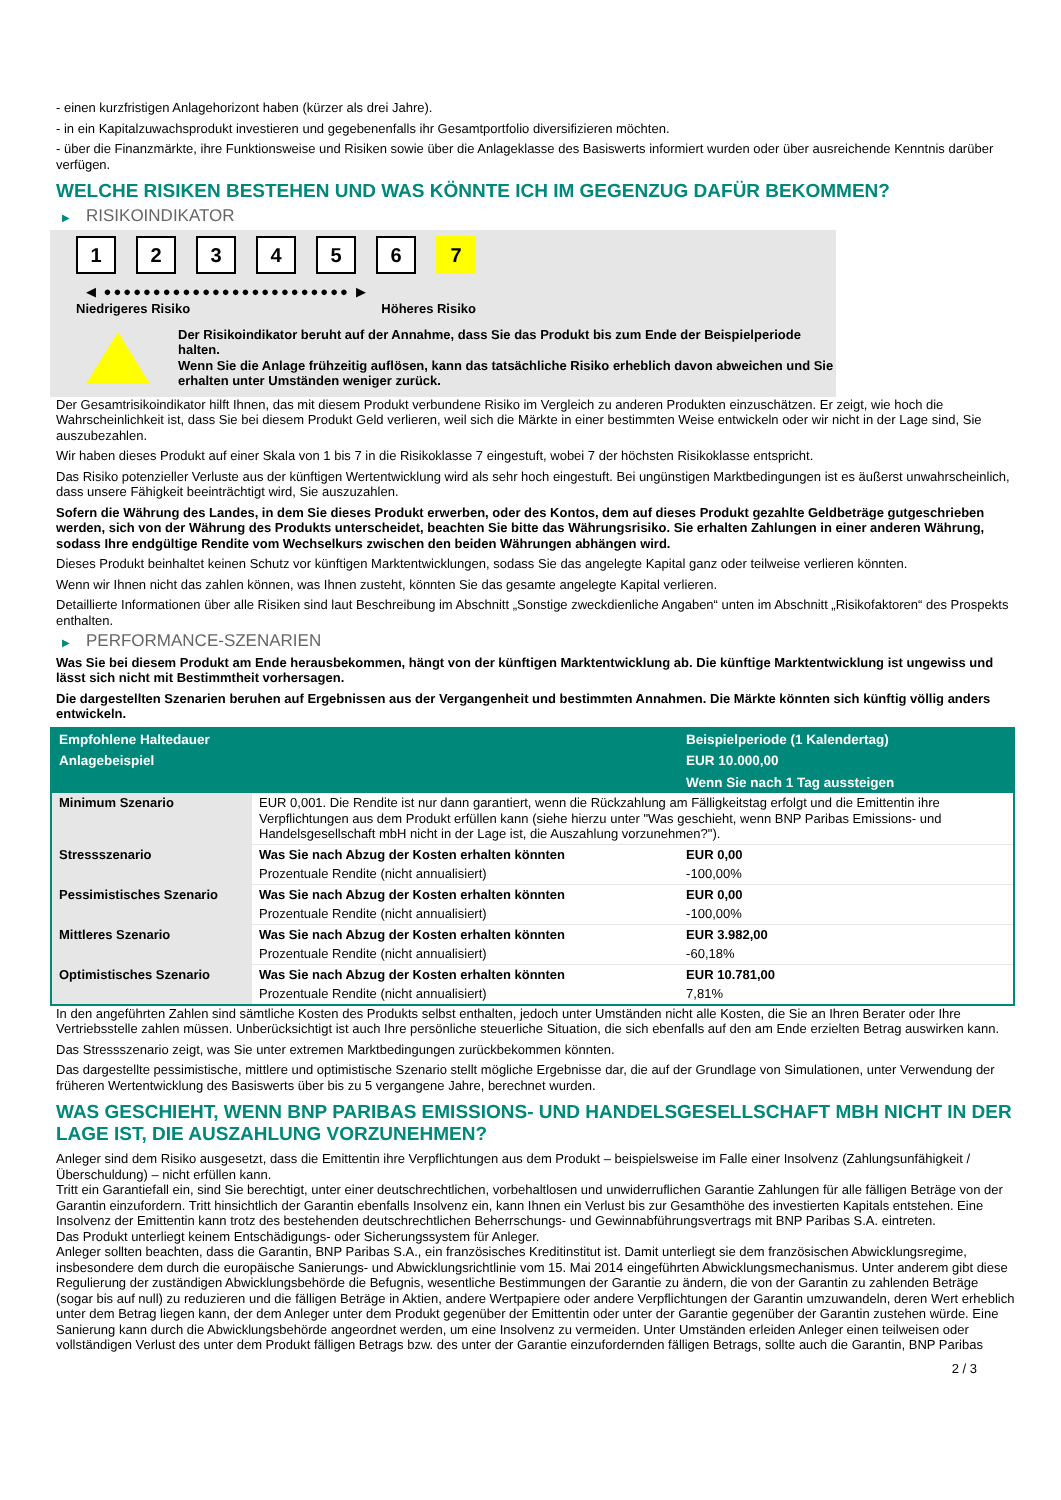- einen kurzfristigen Anlagehorizont haben (kürzer als drei Jahre).
- in ein Kapitalzuwachsprodukt investieren und gegebenenfalls ihr Gesamtportfolio diversifizieren möchten.
- über die Finanzmärkte, ihre Funktionsweise und Risiken sowie über die Anlageklasse des Basiswerts informiert wurden oder über ausreichende Kenntnis darüber verfügen.
WELCHE RISIKEN BESTEHEN UND WAS KÖNNTE ICH IM GEGENZUG DAFÜR BEKOMMEN?
▶ RISIKOINDIKATOR
1 2 3 4 5 6 7
◀ ●●●●●●●●●●●●●●●●●●●●●●●●● ▶
Niedrigeres Risiko Höheres Risiko
Der Risikoindikator beruht auf der Annahme, dass Sie das Produkt bis zum Ende der Beispielperiode halten.
Wenn Sie die Anlage frühzeitig auflösen, kann das tatsächliche Risiko erheblich davon abweichen und Sie erhalten unter Umständen weniger zurück.
Der Gesamtrisikoindikator hilft Ihnen, das mit diesem Produkt verbundene Risiko im Vergleich zu anderen Produkten einzuschätzen. Er zeigt, wie hoch die Wahrscheinlichkeit ist, dass Sie bei diesem Produkt Geld verlieren, weil sich die Märkte in einer bestimmten Weise entwickeln oder wir nicht in der Lage sind, Sie auszubezahlen.
Wir haben dieses Produkt auf einer Skala von 1 bis 7 in die Risikoklasse 7 eingestuft, wobei 7 der höchsten Risikoklasse entspricht.
Das Risiko potenzieller Verluste aus der künftigen Wertentwicklung wird als sehr hoch eingestuft. Bei ungünstigen Marktbedingungen ist es äußerst unwahrscheinlich, dass unsere Fähigkeit beeinträchtigt wird, Sie auszuzahlen.
Sofern die Währung des Landes, in dem Sie dieses Produkt erwerben, oder des Kontos, dem auf dieses Produkt gezahlte Geldbeträge gutgeschrieben werden, sich von der Währung des Produkts unterscheidet, beachten Sie bitte das Währungsrisiko. Sie erhalten Zahlungen in einer anderen Währung, sodass Ihre endgültige Rendite vom Wechselkurs zwischen den beiden Währungen abhängen wird.
Dieses Produkt beinhaltet keinen Schutz vor künftigen Marktentwicklungen, sodass Sie das angelegte Kapital ganz oder teilweise verlieren könnten.
Wenn wir Ihnen nicht das zahlen können, was Ihnen zusteht, könnten Sie das gesamte angelegte Kapital verlieren.
Detaillierte Informationen über alle Risiken sind laut Beschreibung im Abschnitt „Sonstige zweckdienliche Angaben“ unten im Abschnitt „Risikofaktoren“ des Prospekts enthalten.
▶ PERFORMANCE-SZENARIEN
Was Sie bei diesem Produkt am Ende herausbekommen, hängt von der künftigen Marktentwicklung ab. Die künftige Marktentwicklung ist ungewiss und lässt sich nicht mit Bestimmtheit vorhersagen.
Die dargestellten Szenarien beruhen auf Ergebnissen aus der Vergangenheit und bestimmten Annahmen. Die Märkte könnten sich künftig völlig anders entwickeln.
| Empfohlene Haltedauer | | Beispielperiode (1 Kalendertag) |
| --- | --- | --- |
| Anlagebeispiel | | EUR 10.000,00 |
| | | Wenn Sie nach 1 Tag aussteigen |
| Minimum Szenario | EUR 0,001. Die Rendite ist nur dann garantiert, wenn die Rückzahlung am Fälligkeitstag erfolgt und die Emittentin ihre Verpflichtungen aus dem Produkt erfüllen kann (siehe hierzu unter "Was geschieht, wenn BNP Paribas Emissions- und Handelsgesellschaft mbH nicht in der Lage ist, die Auszahlung vorzunehmen?"). | |
| Stressszenario | Was Sie nach Abzug der Kosten erhalten könnten | EUR 0,00 |
| | Prozentuale Rendite (nicht annualisiert) | -100,00% |
| Pessimistisches Szenario | Was Sie nach Abzug der Kosten erhalten könnten | EUR 0,00 |
| | Prozentuale Rendite (nicht annualisiert) | -100,00% |
| Mittleres Szenario | Was Sie nach Abzug der Kosten erhalten könnten | EUR 3.982,00 |
| | Prozentuale Rendite (nicht annualisiert) | -60,18% |
| Optimistisches Szenario | Was Sie nach Abzug der Kosten erhalten könnten | EUR 10.781,00 |
| | Prozentuale Rendite (nicht annualisiert) | 7,81% |
In den angeführten Zahlen sind sämtliche Kosten des Produkts selbst enthalten, jedoch unter Umständen nicht alle Kosten, die Sie an Ihren Berater oder Ihre Vertriebsstelle zahlen müssen. Unberücksichtigt ist auch Ihre persönliche steuerliche Situation, die sich ebenfalls auf den am Ende erzielten Betrag auswirken kann.
Das Stressszenario zeigt, was Sie unter extremen Marktbedingungen zurückbekommen könnten.
Das dargestellte pessimistische, mittlere und optimistische Szenario stellt mögliche Ergebnisse dar, die auf der Grundlage von Simulationen, unter Verwendung der früheren Wertentwicklung des Basiswerts über bis zu 5 vergangene Jahre, berechnet wurden.
WAS GESCHIEHT, WENN BNP PARIBAS EMISSIONS- UND HANDELSGESELLSCHAFT MBH NICHT IN DER LAGE IST, DIE AUSZAHLUNG VORZUNEHMEN?
Anleger sind dem Risiko ausgesetzt, dass die Emittentin ihre Verpflichtungen aus dem Produkt – beispielsweise im Falle einer Insolvenz (Zahlungsunfähigkeit / Überschuldung) – nicht erfüllen kann.
Tritt ein Garantiefall ein, sind Sie berechtigt, unter einer deutschrechtlichen, vorbehaltlosen und unwiderruflichen Garantie Zahlungen für alle fälligen Beträge von der Garantin einzufordern. Tritt hinsichtlich der Garantin ebenfalls Insolvenz ein, kann Ihnen ein Verlust bis zur Gesamthöhe des investierten Kapitals entstehen. Eine Insolvenz der Emittentin kann trotz des bestehenden deutschrechtlichen Beherrschungs- und Gewinnabführungsvertrags mit BNP Paribas S.A. eintreten.
Das Produkt unterliegt keinem Entschädigungs- oder Sicherungssystem für Anleger.
Anleger sollten beachten, dass die Garantin, BNP Paribas S.A., ein französisches Kreditinstitut ist. Damit unterliegt sie dem französischen Abwicklungsregime, insbesondere dem durch die europäische Sanierungs- und Abwicklungsrichtlinie vom 15. Mai 2014 eingeführten Abwicklungsmechanismus. Unter anderem gibt diese Regulierung der zuständigen Abwicklungsbehörde die Befugnis, wesentliche Bestimmungen der Garantie zu ändern, die von der Garantin zu zahlenden Beträge (sogar bis auf null) zu reduzieren und die fälligen Beträge in Aktien, andere Wertpapiere oder andere Verpflichtungen der Garantin umzuwandeln, deren Wert erheblich unter dem Betrag liegen kann, der dem Anleger unter dem Produkt gegenüber der Emittentin oder unter der Garantie gegenüber der Garantin zustehen würde. Eine Sanierung kann durch die Abwicklungsbehörde angeordnet werden, um eine Insolvenz zu vermeiden. Unter Umständen erleiden Anleger einen teilweisen oder vollständigen Verlust des unter dem Produkt fälligen Betrags bzw. des unter der Garantie einzufordernden fälligen Betrags, sollte auch die Garantin, BNP Paribas
2 / 3